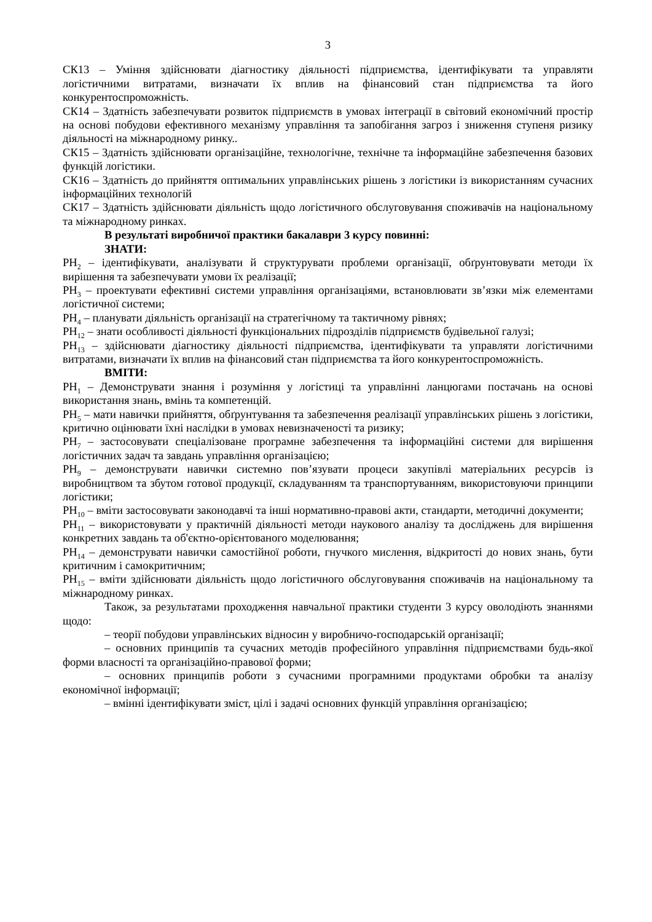3
СК13 – Уміння здійснювати діагностику діяльності підприємства, ідентифікувати та управляти логістичними витратами, визначати їх вплив на фінансовий стан підприємства та його конкурентоспроможність.
СК14 – Здатність забезпечувати розвиток підприємств в умовах інтеграції в світовий економічний простір на основі побудови ефективного механізму управління та запобігання загроз і зниження ступеня ризику діяльності на міжнародному ринку..
СК15 – Здатність здійснювати організаційне, технологічне, технічне та інформаційне забезпечення базових функцій логістики.
СК16 – Здатність до прийняття оптимальних управлінських рішень з логістики із використанням сучасних інформаційних технологій
СК17 – Здатність здійснювати діяльність щодо логістичного обслуговування споживачів на національному та міжнародному ринках.
В результаті виробничої практики бакалаври 3 курсу повинні:
ЗНАТИ:
РН<sub>2</sub> – ідентифікувати, аналізувати й структурувати проблеми організації, обґрунтовувати методи їх вирішення та забезпечувати умови їх реалізації;
РН<sub>3</sub> – проектувати ефективні системи управління організаціями, встановлювати зв’язки між елементами логістичної системи;
РН<sub>4</sub> – планувати діяльність організації на стратегічному та тактичному рівнях;
РН<sub>12</sub> – знати особливості діяльності функціональних підрозділів підприємств будівельної галузі;
РН<sub>13</sub> – здійснювати діагностику діяльності підприємства, ідентифікувати та управляти логістичними витратами, визначати їх вплив на фінансовий стан підприємства та його конкурентоспроможність.
ВМІТИ:
РН<sub>1</sub> – Демонструвати знання і розуміння у логістиці та управлінні ланцюгами постачань на основі використання знань, вмінь та компетенцій.
РН<sub>5</sub> – мати навички прийняття, обґрунтування та забезпечення реалізації управлінських рішень з логістики, критично оцінювати їхні наслідки в умовах невизначеності та ризику;
РН<sub>7</sub> – застосовувати спеціалізоване програмне забезпечення та інформаційні системи для вирішення логістичних задач та завдань управління організацією;
РН<sub>9</sub> – демонструвати навички системно пов’язувати процеси закупівлі матеріальних ресурсів із виробництвом та збутом готової продукції, складуванням та транспортуванням, використовуючи принципи логістики;
РН<sub>10</sub> – вміти застосовувати законодавчі та інші нормативно-правові акти, стандарти, методичні документи;
РН<sub>11</sub> – використовувати у практичній діяльності методи наукового аналізу та досліджень для вирішення конкретних завдань та об'єктно-орієнтованого моделювання;
РН<sub>14</sub> – демонструвати навички самостійної роботи, гнучкого мислення, відкритості до нових знань, бути критичним і самокритичним;
РН<sub>15</sub> – вміти здійснювати діяльність щодо логістичного обслуговування споживачів на національному та міжнародному ринках.
Також, за результатами проходження навчальної практики студенти 3 курсу оволодіють знаннями щодо:
– теорії побудови управлінських відносин у виробничо-господарській організації;
– основних принципів та сучасних методів професійного управління підприємствами будь-якої форми власності та організаційно-правової форми;
– основних принципів роботи з сучасними програмними продуктами обробки та аналізу економічної інформації;
– вмінні ідентифікувати зміст, цілі і задачі основних функцій управління організацією;